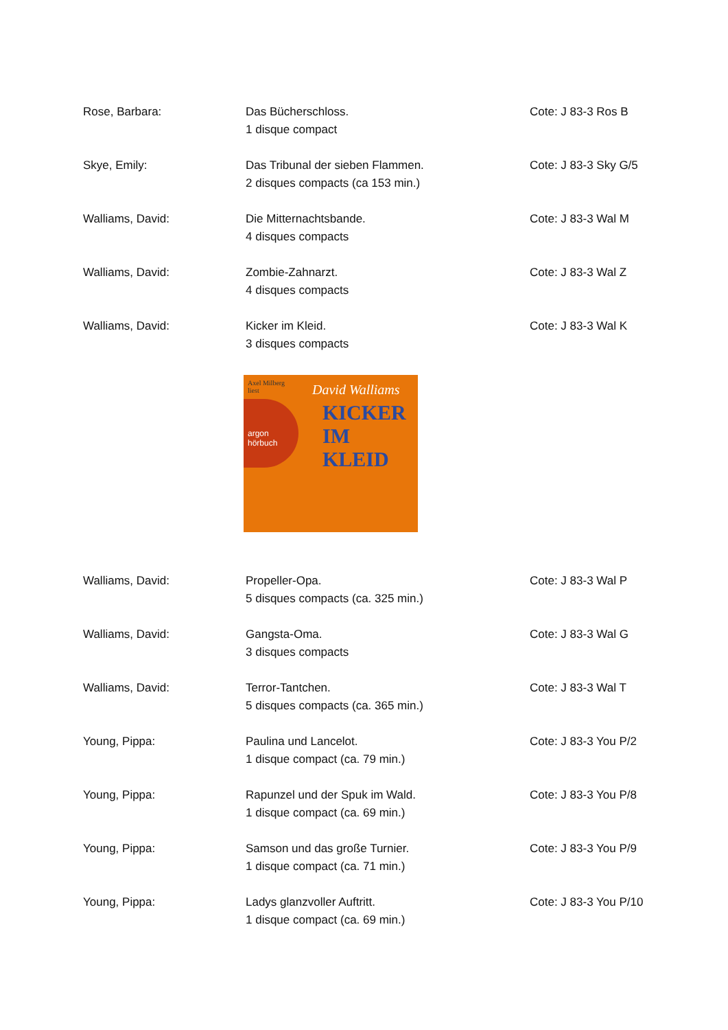Rose, Barbara: Das Bücherschloss.
1 disque compact
Cote: J 83-3 Ros B
Skye, Emily: Das Tribunal der sieben Flammen.
2 disques compacts (ca 153 min.)
Cote: J 83-3 Sky G/5
Walliams, David: Die Mitternachtsbande.
4 disques compacts
Cote: J 83-3 Wal M
Walliams, David: Zombie-Zahnarzt.
4 disques compacts
Cote: J 83-3 Wal Z
Walliams, David: Kicker im Kleid.
3 disques compacts
Cote: J 83-3 Wal K
Axel Milberg
liest David Walliams
KICKER
IM KLEID argon
hörbuch
Walliams, David: Propeller-Opa.
5 disques compacts (ca. 325 min.)
Cote: J 83-3 Wal P
Walliams, David: Gangsta-Oma.
3 disques compacts
Cote: J 83-3 Wal G
Walliams, David: Terror-Tantchen.
5 disques compacts (ca. 365 min.)
Cote: J 83-3 Wal T
Young, Pippa: Paulina und Lancelot.
1 disque compact (ca. 79 min.)
Cote: J 83-3 You P/2
Young, Pippa: Rapunzel und der Spuk im Wald.
1 disque compact (ca. 69 min.)
Cote: J 83-3 You P/8
Young, Pippa: Samson und das große Turnier.
1 disque compact (ca. 71 min.)
Cote: J 83-3 You P/9
Young, Pippa: Ladys glanzvoller Auftritt.
1 disque compact (ca. 69 min.)
Cote: J 83-3 You P/10